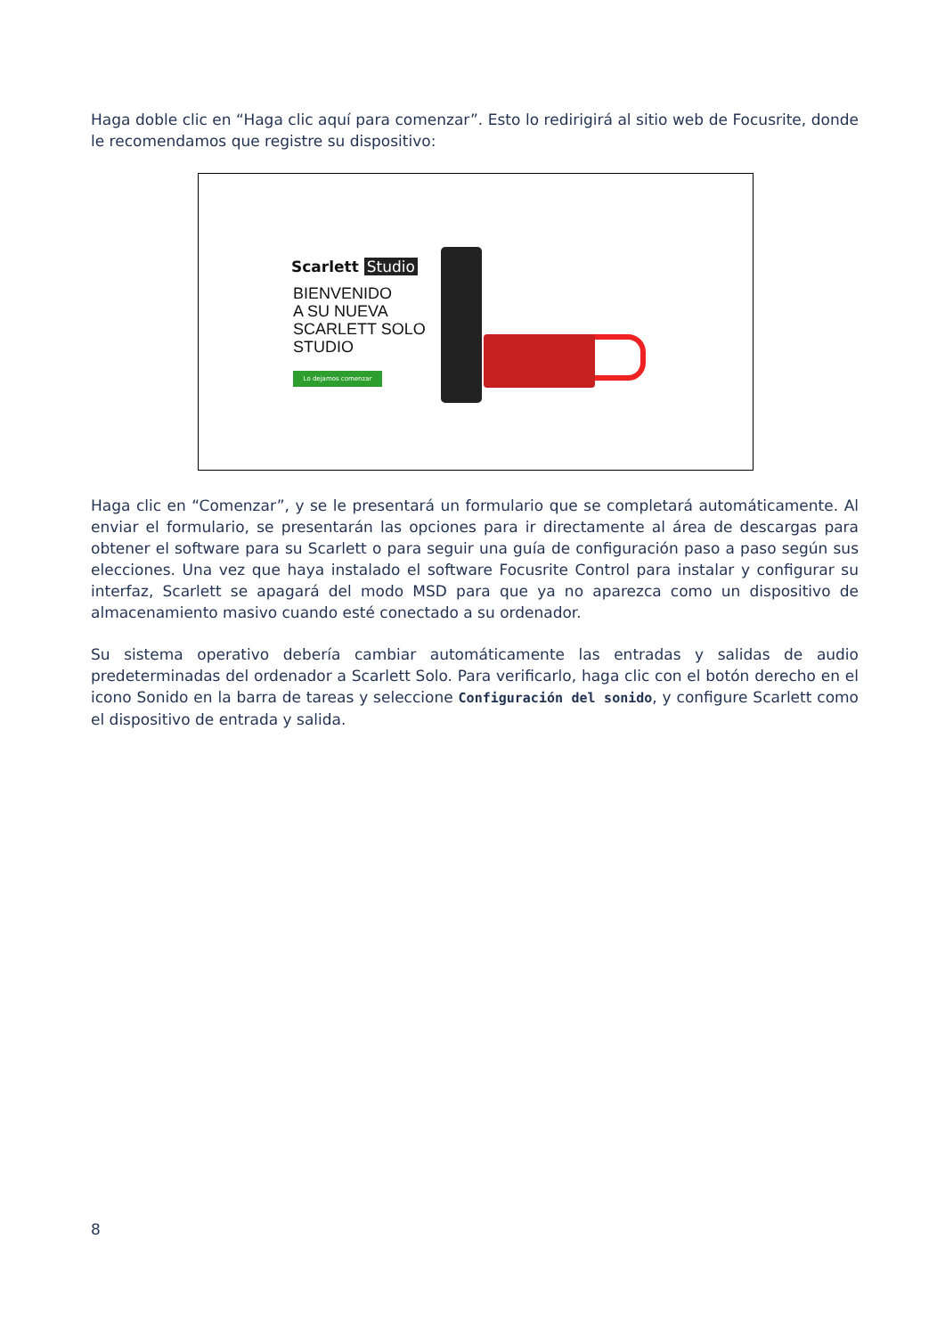Haga doble clic en “Haga clic aquí para comenzar”. Esto lo redirigirá al sitio web de Focusrite, donde le recomendamos que registre su dispositivo:
Scarlett Studio
BIENVENIDO
A SU NUEVA
SCARLETT SOLO
STUDIO
Lo dejamos comenzar
Haga clic en “Comenzar”, y se le presentará un formulario que se completará automáticamente. Al enviar el formulario, se presentarán las opciones para ir directamente al área de descargas para obtener el software para su Scarlett o para seguir una guía de configuración paso a paso según sus elecciones. Una vez que haya instalado el software Focusrite Control para instalar y configurar su interfaz, Scarlett se apagará del modo MSD para que ya no aparezca como un dispositivo de almacenamiento masivo cuando esté conectado a su ordenador.
Su sistema operativo debería cambiar automáticamente las entradas y salidas de audio predeterminadas del ordenador a Scarlett Solo. Para verificarlo, haga clic con el botón derecho en el icono Sonido en la barra de tareas y seleccione Configuración del sonido, y configure Scarlett como el dispositivo de entrada y salida.
8